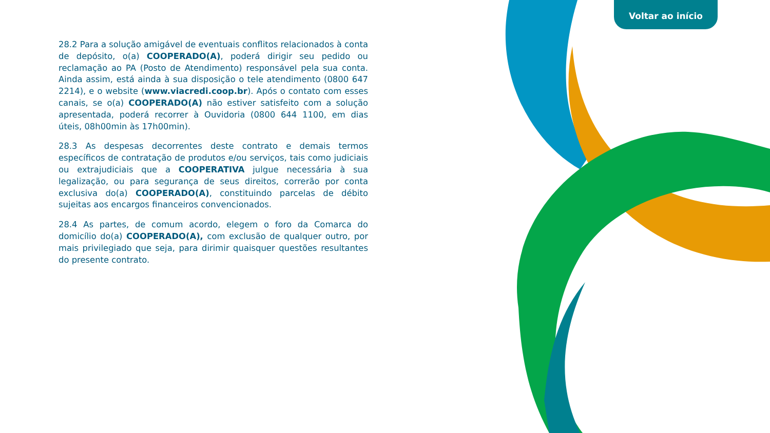Voltar ao início
28.2 Para a solução amigável de eventuais conflitos relacionados à conta de depósito, o(a) COOPERADO(A), poderá dirigir seu pedido ou reclamação ao PA (Posto de Atendimento) responsável pela sua conta. Ainda assim, está ainda à sua disposição o tele atendimento (0800 647 2214), e o website (www.viacredi.coop.br). Após o contato com esses canais, se o(a) COOPERADO(A) não estiver satisfeito com a solução apresentada, poderá recorrer à Ouvidoria (0800 644 1100, em dias úteis, 08h00min às 17h00min).
28.3 As despesas decorrentes deste contrato e demais termos específicos de contratação de produtos e/ou serviços, tais como judiciais ou extrajudiciais que a COOPERATIVA julgue necessária à sua legalização, ou para segurança de seus direitos, correrão por conta exclusiva do(a) COOPERADO(A), constituindo parcelas de débito sujeitas aos encargos financeiros convencionados.
28.4 As partes, de comum acordo, elegem o foro da Comarca do domicílio do(a) COOPERADO(A), com exclusão de qualquer outro, por mais privilegiado que seja, para dirimir quaisquer questões resultantes do presente contrato.